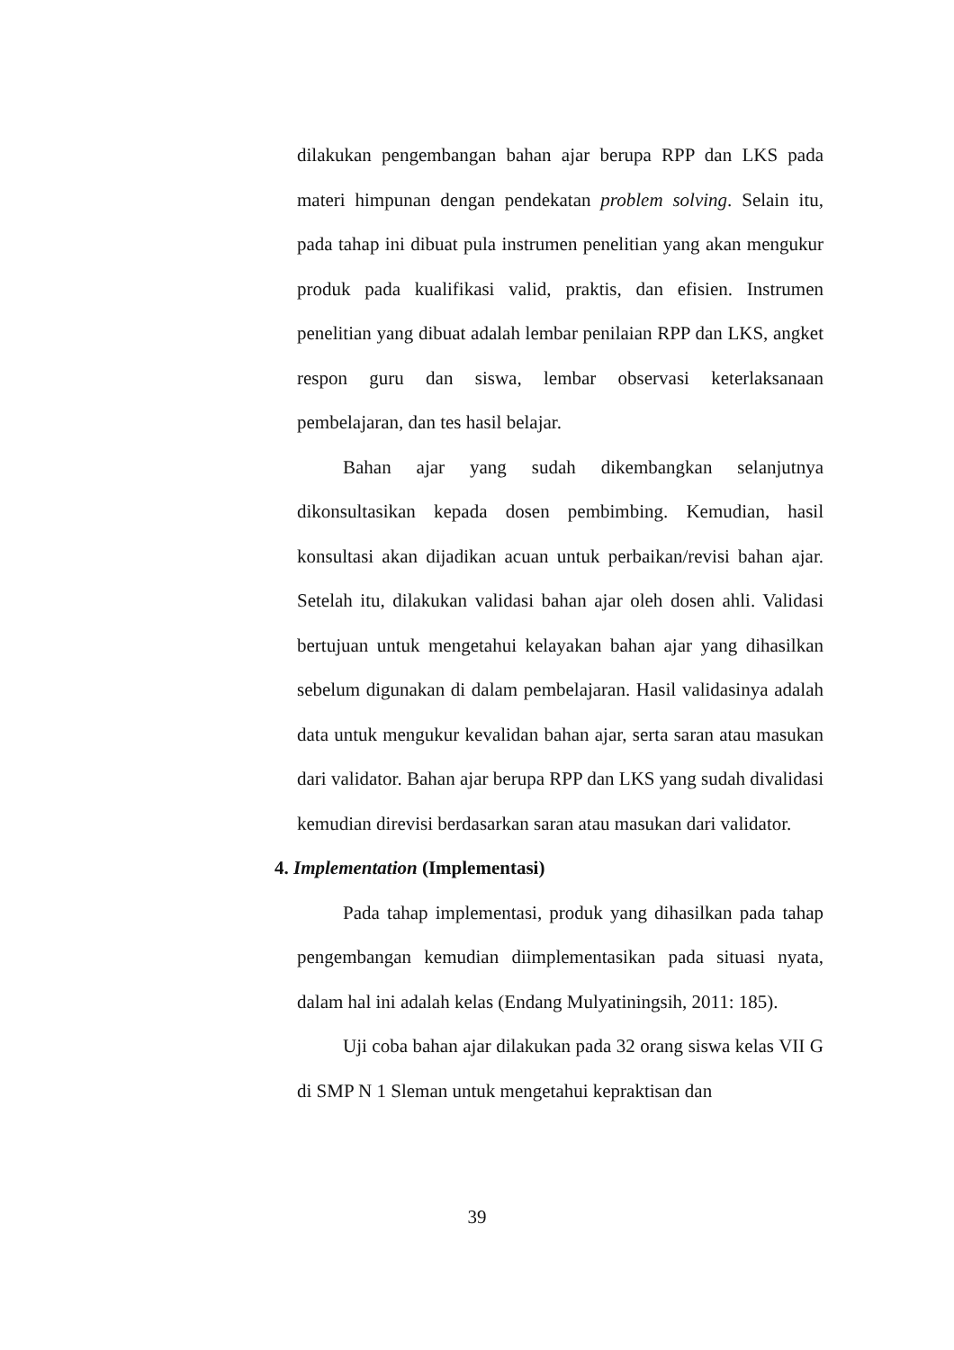dilakukan pengembangan bahan ajar berupa RPP dan LKS pada materi himpunan dengan pendekatan problem solving. Selain itu, pada tahap ini dibuat pula instrumen penelitian yang akan mengukur produk pada kualifikasi valid, praktis, dan efisien. Instrumen penelitian yang dibuat adalah lembar penilaian RPP dan LKS, angket respon guru dan siswa, lembar observasi keterlaksanaan pembelajaran, dan tes hasil belajar.
Bahan ajar yang sudah dikembangkan selanjutnya dikonsultasikan kepada dosen pembimbing. Kemudian, hasil konsultasi akan dijadikan acuan untuk perbaikan/revisi bahan ajar. Setelah itu, dilakukan validasi bahan ajar oleh dosen ahli. Validasi bertujuan untuk mengetahui kelayakan bahan ajar yang dihasilkan sebelum digunakan di dalam pembelajaran. Hasil validasinya adalah data untuk mengukur kevalidan bahan ajar, serta saran atau masukan dari validator. Bahan ajar berupa RPP dan LKS yang sudah divalidasi kemudian direvisi berdasarkan saran atau masukan dari validator.
4. Implementation (Implementasi)
Pada tahap implementasi, produk yang dihasilkan pada tahap pengembangan kemudian diimplementasikan pada situasi nyata, dalam hal ini adalah kelas (Endang Mulyatiningsih, 2011: 185).
Uji coba bahan ajar dilakukan pada 32 orang siswa kelas VII G di SMP N 1 Sleman untuk mengetahui kepraktisan dan
39